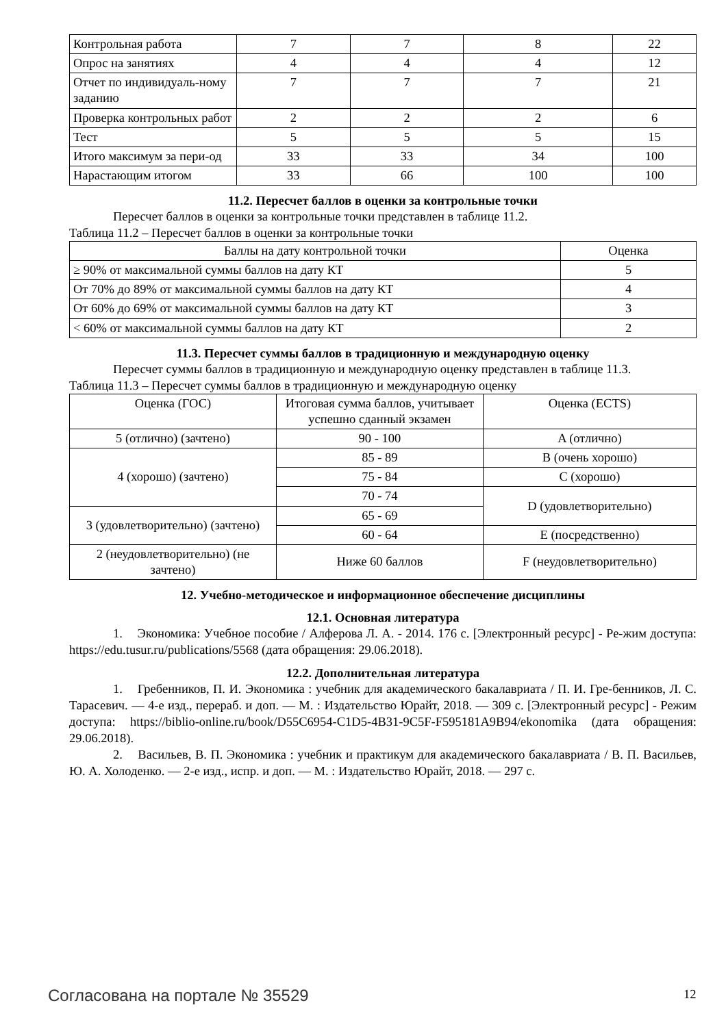| Контрольная работа | 7 | 7 | 8 | 22 |
| Опрос на занятиях | 4 | 4 | 4 | 12 |
| Отчет по индивидуаль-ному заданию | 7 | 7 | 7 | 21 |
| Проверка контрольных работ | 2 | 2 | 2 | 6 |
| Тест | 5 | 5 | 5 | 15 |
| Итого максимум за пери-од | 33 | 33 | 34 | 100 |
| Нарастающим итогом | 33 | 66 | 100 | 100 |
11.2. Пересчет баллов в оценки за контрольные точки
Пересчет баллов в оценки за контрольные точки представлен в таблице 11.2.
Таблица 11.2 – Пересчет баллов в оценки за контрольные точки
| Баллы на дату контрольной точки | Оценка |
| --- | --- |
| ≥ 90% от максимальной суммы баллов на дату КТ | 5 |
| От 70% до 89% от максимальной суммы баллов на дату КТ | 4 |
| От 60% до 69% от максимальной суммы баллов на дату КТ | 3 |
| < 60% от максимальной суммы баллов на дату КТ | 2 |
11.3. Пересчет суммы баллов в традиционную и международную оценку
Пересчет суммы баллов в традиционную и международную оценку представлен в таблице 11.3.
Таблица 11.3 – Пересчет суммы баллов в традиционную и международную оценку
| Оценка (ГОС) | Итоговая сумма баллов, учитывает успешно сданный экзамен | Оценка (ECTS) |
| --- | --- | --- |
| 5 (отлично) (зачтено) | 90 - 100 | A (отлично) |
| 4 (хорошо) (зачтено) | 85 - 89 | B (очень хорошо) |
| | 75 - 84 | C (хорошо) |
| | 70 - 74 | D (удовлетворительно) |
| 3 (удовлетворительно) (зачтено) | 65 - 69 | |
| | 60 - 64 | E (посредственно) |
| 2 (неудовлетворительно) (не зачтено) | Ниже 60 баллов | F (неудовлетворительно) |
12. Учебно-методическое и информационное обеспечение дисциплины
12.1. Основная литература
1. Экономика: Учебное пособие / Алферова Л. А. - 2014. 176 с. [Электронный ресурс] - Ре-жим доступа: https://edu.tusur.ru/publications/5568 (дата обращения: 29.06.2018).
12.2. Дополнительная литература
1. Гребенников, П. И. Экономика : учебник для академического бакалавриата / П. И. Гре-бенников, Л. С. Тарасевич. — 4-е изд., перераб. и доп. — М. : Издательство Юрайт, 2018. — 309 с. [Электронный ресурс] - Режим доступа: https://biblio-online.ru/book/D55C6954-C1D5-4B31-9C5F-F595181A9B94/ekonomika (дата обращения: 29.06.2018).
2. Васильев, В. П. Экономика : учебник и практикум для академического бакалавриата / В. П. Васильев, Ю. А. Холоденко. — 2-е изд., испр. и доп. — М. : Издательство Юрайт, 2018. — 297 с.
Согласована на портале № 35529 12